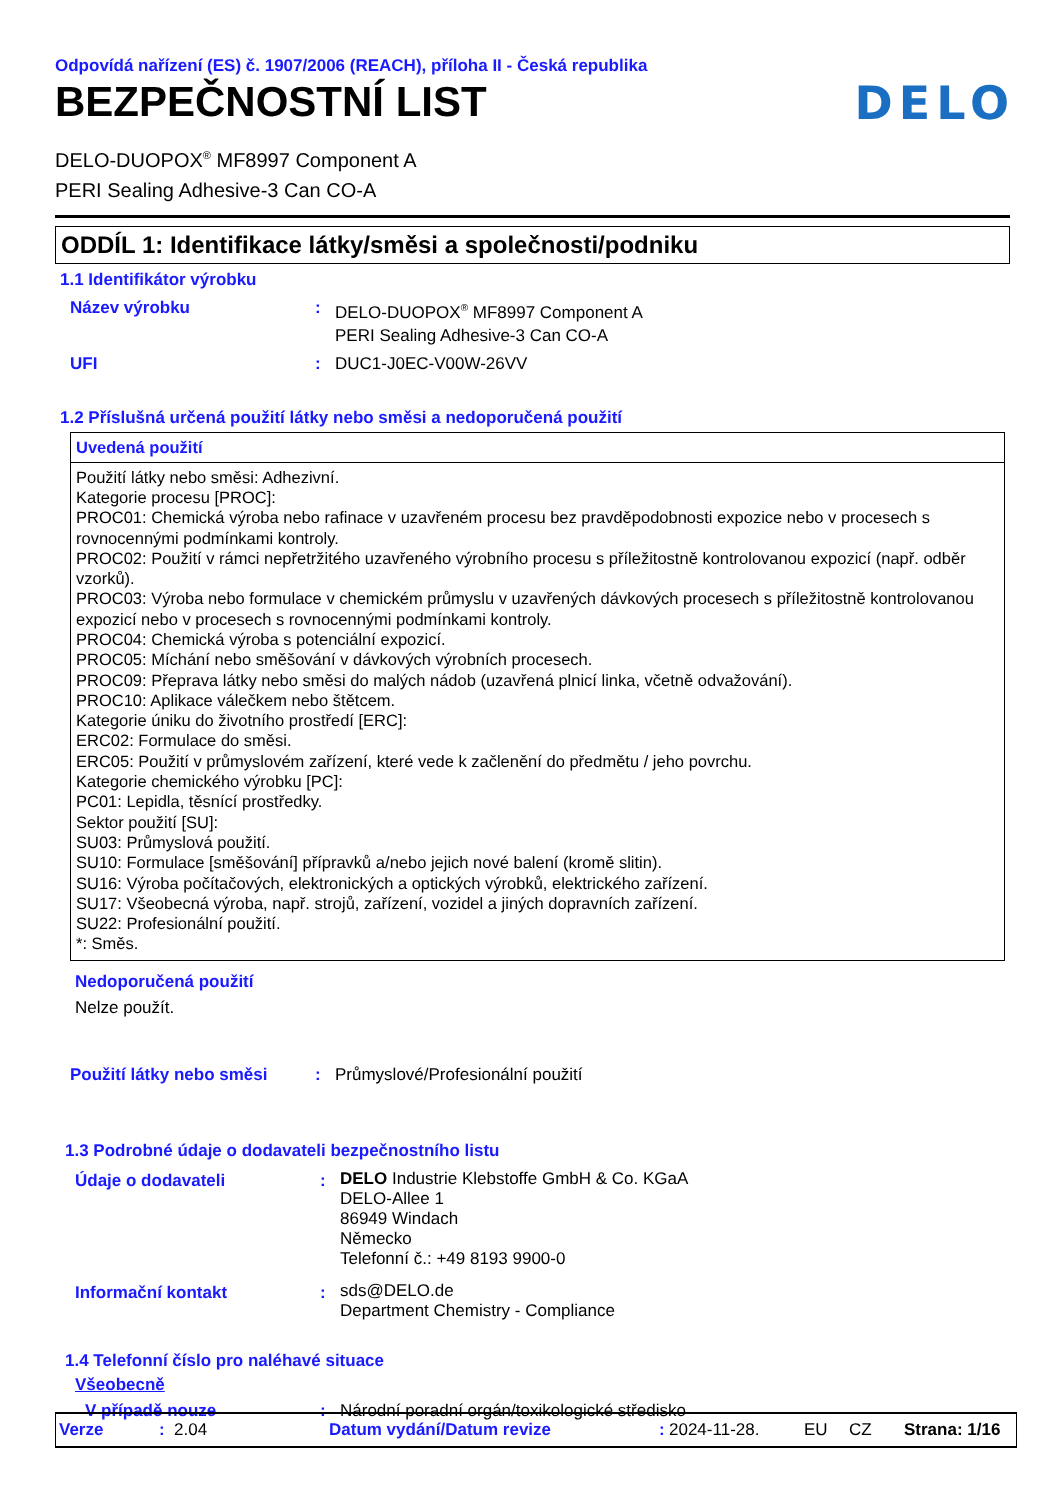Odpovídá nařízení (ES) č. 1907/2006 (REACH), příloha II - Česká republika
BEZPEČNOSTNÍ LIST
DELO
DELO-DUOPOX<sup>®</sup> MF8997 Component A
PERI Sealing Adhesive-3 Can CO-A
ODDÍL 1: Identifikace látky/směsi a společnosti/podniku
1.1 Identifikátor výrobku
| Název výrobku | : | DELO-DUOPOX<sup>®</sup> MF8997 Component A PERI Sealing Adhesive-3 Can CO-A |
| UFI | : | DUC1-J0EC-V00W-26VV |
1.2 Příslušná určená použití látky nebo směsi a nedoporučená použití
Uvedená použití
Použití látky nebo směsi: Adhezivní.
Kategorie procesu [PROC]:
PROC01: Chemická výroba nebo rafinace v uzavřeném procesu bez pravděpodobnosti expozice nebo v procesech s rovnocennými podmínkami kontroly.
PROC02: Použití v rámci nepřetržitého uzavřeného výrobního procesu s příležitostně kontrolovanou expozicí (např. odběr vzorků).
PROC03: Výroba nebo formulace v chemickém průmyslu v uzavřených dávkových procesech s příležitostně kontrolovanou expozicí nebo v procesech s rovnocennými podmínkami kontroly.
PROC04: Chemická výroba s potenciální expozicí.
PROC05: Míchání nebo směšování v dávkových výrobních procesech.
PROC09: Přeprava látky nebo směsi do malých nádob (uzavřená plnicí linka, včetně odvažování).
PROC10: Aplikace válečkem nebo štětcem.
Kategorie úniku do životního prostředí [ERC]:
ERC02: Formulace do směsi.
ERC05: Použití v průmyslovém zařízení, které vede k začlenění do předmětu / jeho povrchu.
Kategorie chemického výrobku [PC]:
PC01: Lepidla, těsnící prostředky.
Sektor použití [SU]:
SU03: Průmyslová použití.
SU10: Formulace [směšování] přípravků a/nebo jejich nové balení (kromě slitin).
SU16: Výroba počítačových, elektronických a optických výrobků, elektrického zařízení.
SU17: Všeobecná výroba, např. strojů, zařízení, vozidel a jiných dopravních zařízení.
SU22: Profesionální použití.
*: Směs.
Nedoporučená použití
Nelze použít.
| Použití látky nebo směsi | : | Průmyslové/Profesionální použití |
1.3 Podrobné údaje o dodavateli bezpečnostního listu
| Údaje o dodavateli | : | DELO Industrie Klebstoffe GmbH & Co. KGaA DELO-Allee 1 86949 Windach Německo Telefonní č.: +49 8193 9900-0 |
| Informační kontakt | : | sds@DELO.de Department Chemistry - Compliance |
1.4 Telefonní číslo pro naléhavé situace
Všeobecně
| V případě nouze | : | Národní poradní orgán/toxikologické středisko |
Verze: 2.04 Datum vydání/Datum revize: 2024-11-28. EU CZ Strana: 1/16